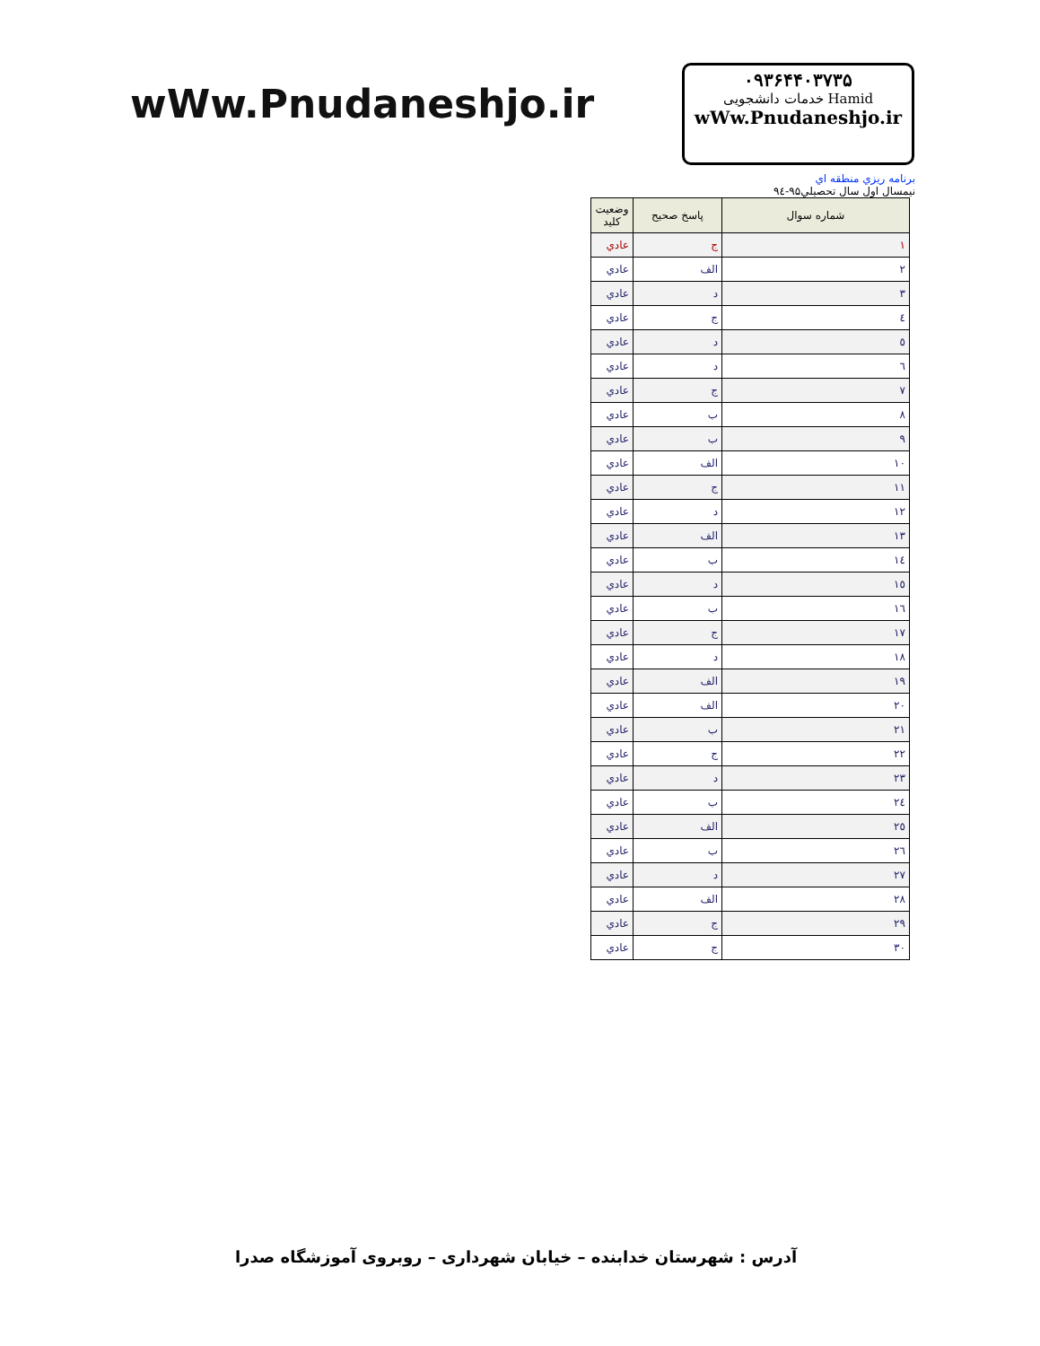wWw.Pnudaneshjo.ir
۰۹۳۶۴۴۰۳۷۳۵
Hamid خدمات دانشجویی
wWw.Pnudaneshjo.ir
برنامه ريزي منطقه اي
نيمسال اول سال تحصيلي۹۵-۹٤
| شماره سوال | پاسخ صحيح | وضعيت كليد |
| --- | --- | --- |
| ١ | ج | عادي |
| ٢ | الف | عادي |
| ٣ | د | عادي |
| ٤ | ج | عادي |
| ٥ | د | عادي |
| ٦ | د | عادي |
| ٧ | ج | عادي |
| ٨ | ب | عادي |
| ٩ | ب | عادي |
| ١٠ | الف | عادي |
| ١١ | ج | عادي |
| ١٢ | د | عادي |
| ١٣ | الف | عادي |
| ١٤ | ب | عادي |
| ١٥ | د | عادي |
| ١٦ | ب | عادي |
| ١٧ | ج | عادي |
| ١٨ | د | عادي |
| ١٩ | الف | عادي |
| ٢٠ | الف | عادي |
| ٢١ | ب | عادي |
| ٢٢ | ج | عادي |
| ٢٣ | د | عادي |
| ٢٤ | ب | عادي |
| ٢٥ | الف | عادي |
| ٢٦ | ب | عادي |
| ٢٧ | د | عادي |
| ٢٨ | الف | عادي |
| ٢٩ | ج | عادي |
| ٣٠ | ج | عادي |
آدرس : شهرستان خدابنده – خیابان شهرداری – روبروی آموزشگاه صدرا